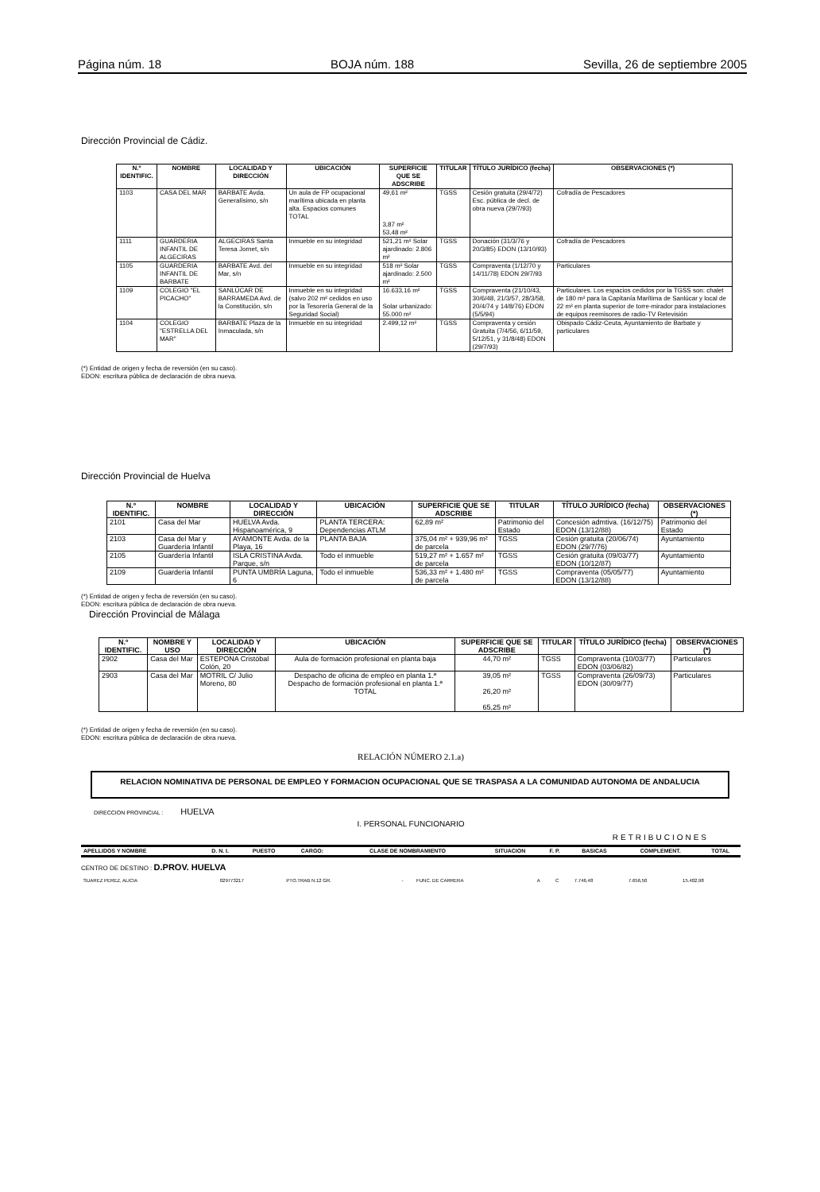Página núm. 18 BOJA núm. 188 Sevilla, 26 de septiembre 2005
Dirección Provincial de Cádiz.
| N.º IDENTIFIC. | NOMBRE | LOCALIDAD Y DIRECCIÓN | UBICACIÓN | SUPERFICIE QUE SE ADSCRIBE | TITULAR | TÍTULO JURÍDICO (fecha) | OBSERVACIONES (*) |
| --- | --- | --- | --- | --- | --- | --- | --- |
| 1103 | CASA DEL MAR | BARBATE Avda. Generalísimo, s/n | Un aula de FP ocupacional marítima ubicada en planta alta. Espacios comunes TOTAL | 49,61 m² 3,87 m² 53,48 m² | TGSS | Cesión gratuita (29/4/72) Esc. pública de decl. de obra nueva (29/7/93) | Cofradía de Pescadores |
| 1111 | GUARDERIA INFANTIL DE ALGECIRAS | ALGECIRAS Santa Teresa Jornet, s/n | Inmueble en su integridad | 521,21 m² Solar ajardinado: 2.806 m² | TGSS | Donación (31/3/76 y 20/3/85) EDON (13/10/93) | Cofradía de Pescadores |
| 1105 | GUARDERIA INFANTIL DE BARBATE | BARBATE Avd. del Mar, s/n | Inmueble en su integridad | 518 m² Solar ajardinado: 2.500 m² | TGSS | Compraventa (1/12/70 y 14/11/78) EDON 29/7/93 | Particulares |
| 1109 | COLEGIO "EL PICACHO" | SANLÚCAR DE BARRAMEDA Avd. de la Constitución, s/n | Inmueble en su integridad (salvo 202 m² cedidos en uso por la Tesorería General de la Seguridad Social) | 16.633,16 m² Solar urbanizado: 55.000 m² | TGSS | Compraventa (21/10/43, 30/6/48, 21/3/57, 28/3/58, 20/4/74 y 14/8/76) EDON (5/5/94) | Particulares. Los espacios cedidos por la TGSS son: chalet de 180 m² para la Capitanía Marítima de Sanlúcar y local de 22 m² en planta superior de torre-mirador para instalaciones de equipos reemisores de radio-TV Retevisión |
| 1104 | COLEGIO "ESTRELLA DEL MAR" | BARBATE Plaza de la Inmaculada, s/n | Inmueble en su integridad | 2.499,12 m² | TGSS | Compraventa y cesión Gratuita (7/4/56, 6/11/59, 5/12/51, y 31/8/48) EDON (29/7/93) | Obispado Cádiz-Ceuta, Ayuntamiento de Barbate y particulares |
(*) Entidad de origen y fecha de reversión (en su caso).
EDON: escritura pública de declaración de obra nueva.
Dirección Provincial de Huelva
| N.º IDENTIFIC. | NOMBRE | LOCALIDAD Y DIRECCIÓN | UBICACIÓN | SUPERFICIE QUE SE ADSCRIBE | TITULAR | TÍTULO JURÍDICO (fecha) | OBSERVACIONES (*) |
| --- | --- | --- | --- | --- | --- | --- | --- |
| 2101 | Casa del Mar | HUELVA Avda. Hispanoamérica, 9 | PLANTA TERCERA: Dependencias ATLM | 62,89 m² | Patrimonio del Estado | Concesión admtiva. (16/12/75) EDON (13/12/88) | Patrimonio del Estado |
| 2103 | Casa del Mar y Guardería Infantil | AYAMONTE Avda. de la Playa, 16 | PLANTA BAJA | 375,04 m² + 939,96 m² de parcela | TGSS | Cesión gratuita (20/06/74) EDON (29/7/76) | Ayuntamiento |
| 2105 | Guardería Infantil | ISLA CRISTINA Avda. Parque, s/n | Todo el inmueble | 519,27 m² + 1.657 m² de parcela | TGSS | Cesión gratuita (09/03/77) EDON (10/12/87) | Ayuntamiento |
| 2109 | Guardería Infantil | PUNTA UMBRÍA Laguna, 6 | Todo el inmueble | 536,33 m² + 1.480 m² de parcela | TGSS | Compraventa (05/05/77) EDON (13/12/88) | Ayuntamiento |
(*) Entidad de origen y fecha de reversión (en su caso).
EDON: escritura pública de declaración de obra nueva.
Dirección Provincial de Málaga
| N.º IDENTIFIC. | NOMBRE Y USO | LOCALIDAD Y DIRECCIÓN | UBICACIÓN | SUPERFICIE QUE SE ADSCRIBE | TITULAR | TÍTULO JURÍDICO (fecha) | OBSERVACIONES (*) |
| --- | --- | --- | --- | --- | --- | --- | --- |
| 2902 | Casa del Mar | ESTEPONA Cristóbal Colón, 20 | Aula de formación profesional en planta baja | 44,70 m² | TGSS | Compraventa (10/03/77) EDON (03/06/82) | Particulares |
| 2903 | Casa del Mar | MOTRIL C/ Julio Moreno, 80 | Despacho de oficina de empleo en planta 1.ª Despacho de formación profesional en planta 1.ª TOTAL | 39,05 m² 26,20 m² 65,25 m² | TGSS | Compraventa (26/09/73) EDON (30/09/77) | Particulares |
(*) Entidad de origen y fecha de reversión (en su caso).
EDON: escritura pública de declaración de obra nueva.
RELACIÓN NÚMERO 2.1.a)
RELACION NOMINATIVA DE PERSONAL DE EMPLEO Y FORMACION OCUPACIONAL QUE SE TRASPASA A LA COMUNIDAD AUTONOMA DE ANDALUCIA
DIRECCION PROVINCIAL : HUELVA
I. PERSONAL FUNCIONARIO
RETRIBUCIONES
| APELLIDOS Y NOMBRE | D. N. I. | PUESTO | CARGO: | CLASE DE NOMBRAMIENTO | SITUACION | F. P. | BASICAS | COMPLEMENT. | TOTAL |
| --- | --- | --- | --- | --- | --- | --- | --- | --- | --- |
CENTRO DE DESTINO : D.PROV. HUELVA
| SUAREZ PEREZ, ALICIA | 029773217 | PTO.TRAB N.12 GR. | - | FUNC. DE CARRERA | A | C | 7.746,48 | 7.656,50 | 15.402,98 |